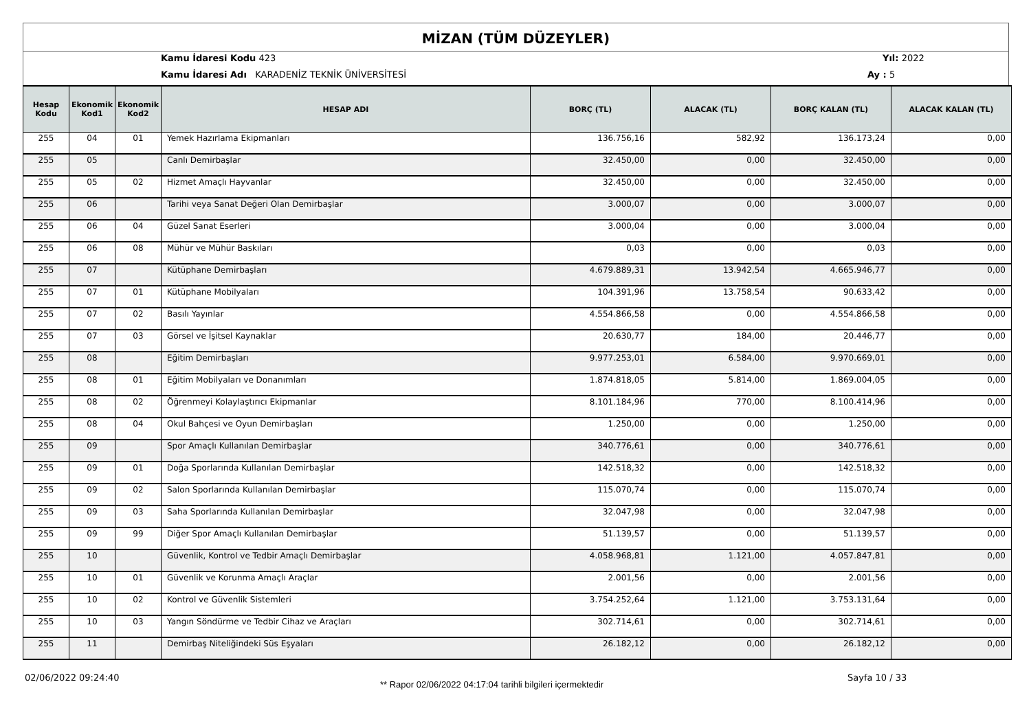MİZAN (TÜM DÜZEYLER)
Kamu İdaresi Kodu 423 Yıl: 2022
Kamu İdaresi Adı KARADENİZ TEKNİK ÜNİVERSİTESİ
Ay : 5
| Hesap Kodu | Ekonomik Kod1 | Ekonomik Kod2 | HESAP ADI | BORÇ (TL) | ALACAK (TL) | BORÇ KALAN (TL) | ALACAK KALAN (TL) |
| --- | --- | --- | --- | --- | --- | --- | --- |
| 255 | 04 | 01 | Yemek Hazırlama Ekipmanları | 136.756,16 | 582,92 | 136.173,24 | 0,00 |
| 255 | 05 | | Canlı Demirbaşlar | 32.450,00 | 0,00 | 32.450,00 | 0,00 |
| 255 | 05 | 02 | Hizmet Amaçlı Hayvanlar | 32.450,00 | 0,00 | 32.450,00 | 0,00 |
| 255 | 06 | | Tarihi veya Sanat Değeri Olan Demirbaşlar | 3.000,07 | 0,00 | 3.000,07 | 0,00 |
| 255 | 06 | 04 | Güzel Sanat Eserleri | 3.000,04 | 0,00 | 3.000,04 | 0,00 |
| 255 | 06 | 08 | Mühür ve Mühür Baskıları | 0,03 | 0,00 | 0,03 | 0,00 |
| 255 | 07 | | Kütüphane Demirbaşları | 4.679.889,31 | 13.942,54 | 4.665.946,77 | 0,00 |
| 255 | 07 | 01 | Kütüphane Mobilyaları | 104.391,96 | 13.758,54 | 90.633,42 | 0,00 |
| 255 | 07 | 02 | Basılı Yayınlar | 4.554.866,58 | 0,00 | 4.554.866,58 | 0,00 |
| 255 | 07 | 03 | Görsel ve İşitsel Kaynaklar | 20.630,77 | 184,00 | 20.446,77 | 0,00 |
| 255 | 08 | | Eğitim Demirbaşları | 9.977.253,01 | 6.584,00 | 9.970.669,01 | 0,00 |
| 255 | 08 | 01 | Eğitim Mobilyaları ve Donanımları | 1.874.818,05 | 5.814,00 | 1.869.004,05 | 0,00 |
| 255 | 08 | 02 | Öğrenmeyi Kolaylaştırıcı Ekipmanlar | 8.101.184,96 | 770,00 | 8.100.414,96 | 0,00 |
| 255 | 08 | 04 | Okul Bahçesi ve Oyun Demirbaşları | 1.250,00 | 0,00 | 1.250,00 | 0,00 |
| 255 | 09 | | Spor Amaçlı Kullanılan Demirbaşlar | 340.776,61 | 0,00 | 340.776,61 | 0,00 |
| 255 | 09 | 01 | Doğa Sporlarında Kullanılan Demirbaşlar | 142.518,32 | 0,00 | 142.518,32 | 0,00 |
| 255 | 09 | 02 | Salon Sporlarında Kullanılan Demirbaşlar | 115.070,74 | 0,00 | 115.070,74 | 0,00 |
| 255 | 09 | 03 | Saha Sporlarında Kullanılan Demirbaşlar | 32.047,98 | 0,00 | 32.047,98 | 0,00 |
| 255 | 09 | 99 | Diğer Spor Amaçlı Kullanılan Demirbaşlar | 51.139,57 | 0,00 | 51.139,57 | 0,00 |
| 255 | 10 | | Güvenlik, Kontrol ve Tedbir Amaçlı Demirbaşlar | 4.058.968,81 | 1.121,00 | 4.057.847,81 | 0,00 |
| 255 | 10 | 01 | Güvenlik ve Korunma Amaçlı Araçlar | 2.001,56 | 0,00 | 2.001,56 | 0,00 |
| 255 | 10 | 02 | Kontrol ve Güvenlik Sistemleri | 3.754.252,64 | 1.121,00 | 3.753.131,64 | 0,00 |
| 255 | 10 | 03 | Yangın Söndürme ve Tedbir Cihaz ve Araçları | 302.714,61 | 0,00 | 302.714,61 | 0,00 |
| 255 | 11 | | Demirbaş Niteliğindeki Süs Eşyaları | 26.182,12 | 0,00 | 26.182,12 | 0,00 |
02/06/2022 09:24:40
** Rapor 02/06/2022 04:17:04 tarihli bilgileri içermektedir
Sayfa 10 / 33